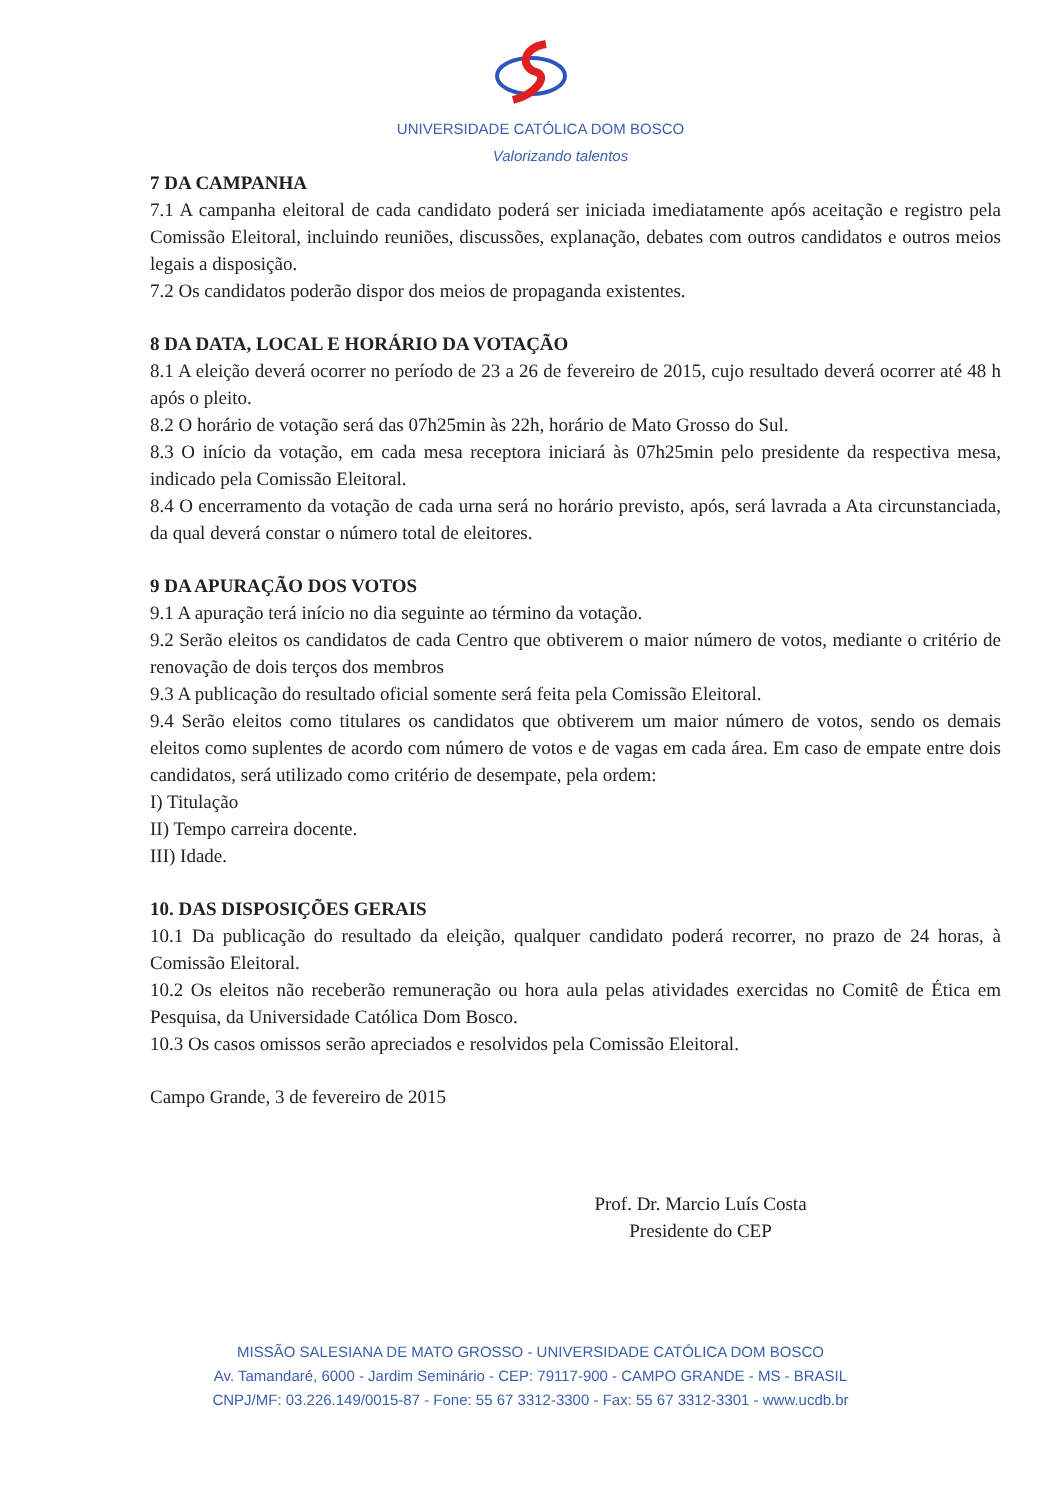UNIVERSIDADE CATÓLICA DOM BOSCO
Valorizando talentos
7 DA CAMPANHA
7.1 A campanha eleitoral de cada candidato poderá ser iniciada imediatamente após aceitação e registro pela Comissão Eleitoral, incluindo reuniões, discussões, explanação, debates com outros candidatos e outros meios legais a disposição.
7.2 Os candidatos poderão dispor dos meios de propaganda existentes.
8 DA DATA, LOCAL E HORÁRIO DA VOTAÇÃO
8.1 A eleição deverá ocorrer no período de 23 a 26 de fevereiro de 2015, cujo resultado deverá ocorrer até 48 h após o pleito.
8.2 O horário de votação será das 07h25min às 22h, horário de Mato Grosso do Sul.
8.3 O início da votação, em cada mesa receptora iniciará às 07h25min pelo presidente da respectiva mesa, indicado pela Comissão Eleitoral.
8.4 O encerramento da votação de cada urna será no horário previsto, após, será lavrada a Ata circunstanciada, da qual deverá constar o número total de eleitores.
9 DA APURAÇÃO DOS VOTOS
9.1 A apuração terá início no dia seguinte ao término da votação.
9.2 Serão eleitos os candidatos de cada Centro que obtiverem o maior número de votos, mediante o critério de renovação de dois terços dos membros
9.3 A publicação do resultado oficial somente será feita pela Comissão Eleitoral.
9.4 Serão eleitos como titulares os candidatos que obtiverem um maior número de votos, sendo os demais eleitos como suplentes de acordo com número de votos e de vagas em cada área. Em caso de empate entre dois candidatos, será utilizado como critério de desempate, pela ordem:
I) Titulação
II) Tempo carreira docente.
III) Idade.
10. DAS DISPOSIÇÕES GERAIS
10.1 Da publicação do resultado da eleição, qualquer candidato poderá recorrer, no prazo de 24 horas, à Comissão Eleitoral.
10.2 Os eleitos não receberão remuneração ou hora aula pelas atividades exercidas no Comitê de Ética em Pesquisa, da Universidade Católica Dom Bosco.
10.3 Os casos omissos serão apreciados e resolvidos pela Comissão Eleitoral.
Campo Grande, 3 de fevereiro de 2015
Prof. Dr. Marcio Luís Costa
Presidente do CEP
MISSÃO SALESIANA DE MATO GROSSO - UNIVERSIDADE CATÓLICA DOM BOSCO
Av. Tamandaré, 6000 - Jardim Seminário - CEP: 79117-900 - CAMPO GRANDE - MS - BRASIL
CNPJ/MF: 03.226.149/0015-87 - Fone: 55 67 3312-3300 - Fax: 55 67 3312-3301 - www.ucdb.br